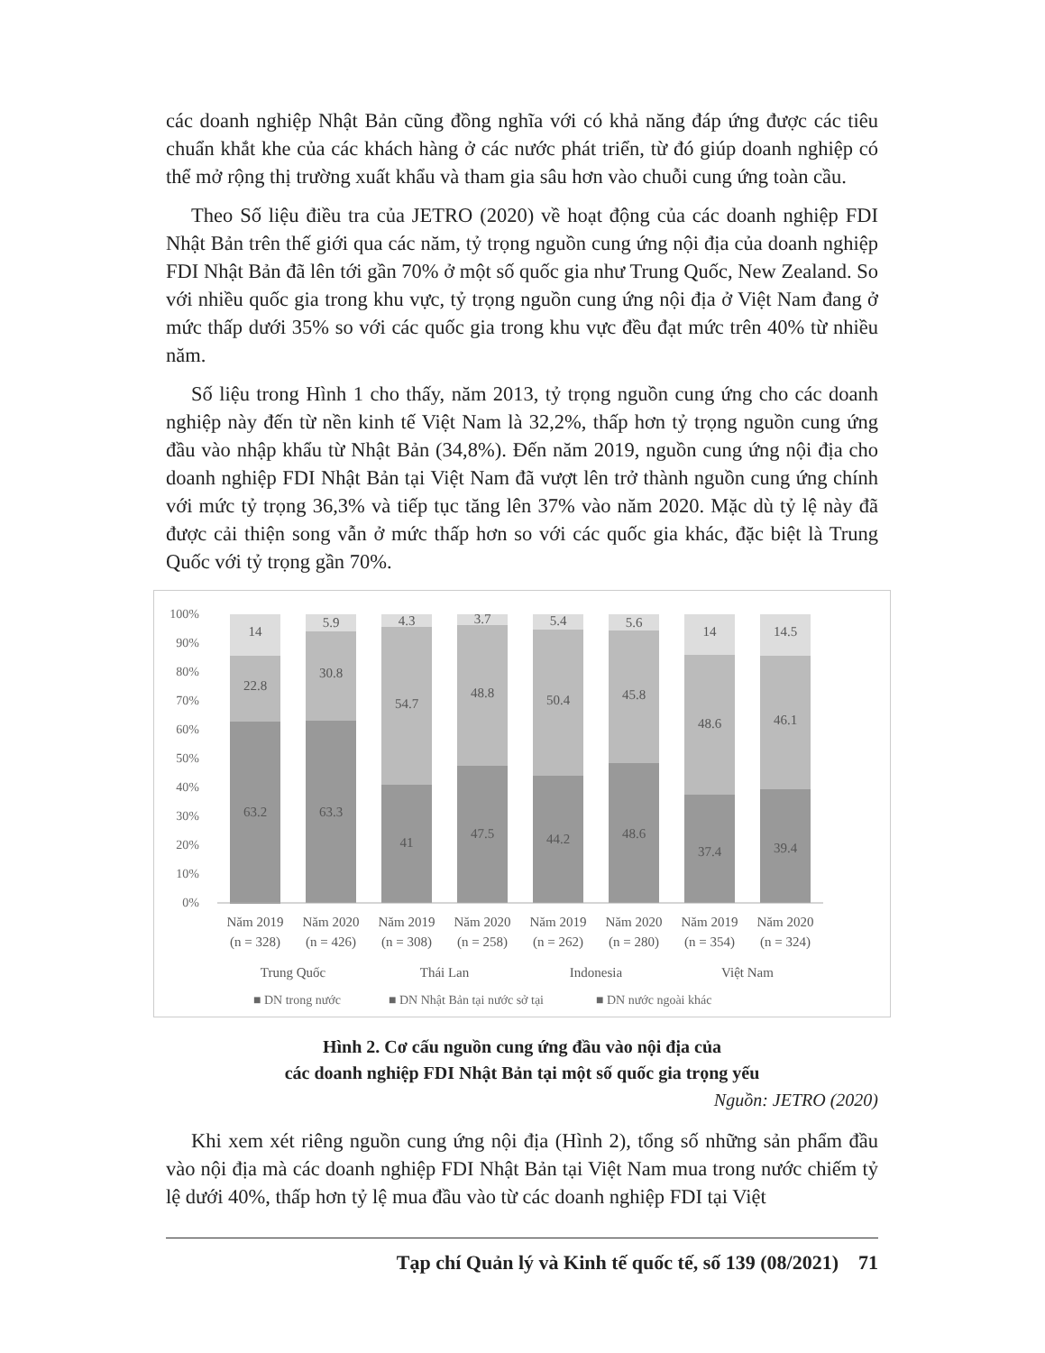các doanh nghiệp Nhật Bản cũng đồng nghĩa với có khả năng đáp ứng được các tiêu chuẩn khắt khe của các khách hàng ở các nước phát triển, từ đó giúp doanh nghiệp có thể mở rộng thị trường xuất khẩu và tham gia sâu hơn vào chuỗi cung ứng toàn cầu.
Theo Số liệu điều tra của JETRO (2020) về hoạt động của các doanh nghiệp FDI Nhật Bản trên thế giới qua các năm, tỷ trọng nguồn cung ứng nội địa của doanh nghiệp FDI Nhật Bản đã lên tới gần 70% ở một số quốc gia như Trung Quốc, New Zealand. So với nhiều quốc gia trong khu vực, tỷ trọng nguồn cung ứng nội địa ở Việt Nam đang ở mức thấp dưới 35% so với các quốc gia trong khu vực đều đạt mức trên 40% từ nhiều năm.
Số liệu trong Hình 1 cho thấy, năm 2013, tỷ trọng nguồn cung ứng cho các doanh nghiệp này đến từ nền kinh tế Việt Nam là 32,2%, thấp hơn tỷ trọng nguồn cung ứng đầu vào nhập khẩu từ Nhật Bản (34,8%). Đến năm 2019, nguồn cung ứng nội địa cho doanh nghiệp FDI Nhật Bản tại Việt Nam đã vượt lên trở thành nguồn cung ứng chính với mức tỷ trọng 36,3% và tiếp tục tăng lên 37% vào năm 2020. Mặc dù tỷ lệ này đã được cải thiện song vẫn ở mức thấp hơn so với các quốc gia khác, đặc biệt là Trung Quốc với tỷ trọng gần 70%.
100%
90%
80%
70%
60%
50%
40%
30%
20%
10%
0%
14
22.8
63.2
5.9
30.8
63.3
4.3
54.7
41
3.7
48.8
47.5
5.4
50.4
44.2
5.6
45.8
48.6
14
48.6
37.4
14.5
46.1
39.4
Năm 2019
(n = 328)
Năm 2020
(n = 426)
Năm 2019
(n = 308)
Năm 2020
(n = 258)
Năm 2019
(n = 262)
Năm 2020
(n = 280)
Năm 2019
(n = 354)
Năm 2020
(n = 324)
Trung Quốc
Thái Lan
Indonesia
Việt Nam
■ DN trong nước
■ DN Nhật Bản tại nước sở tại
■ DN nước ngoài khác
Hình 2. Cơ cấu nguồn cung ứng đầu vào nội địa của
các doanh nghiệp FDI Nhật Bản tại một số quốc gia trọng yếu
Nguồn: JETRO (2020)
Khi xem xét riêng nguồn cung ứng nội địa (Hình 2), tổng số những sản phẩm đầu vào nội địa mà các doanh nghiệp FDI Nhật Bản tại Việt Nam mua trong nước chiếm tỷ lệ dưới 40%, thấp hơn tỷ lệ mua đầu vào từ các doanh nghiệp FDI tại Việt
Tạp chí Quản lý và Kinh tế quốc tế, số 139 (08/2021) 71